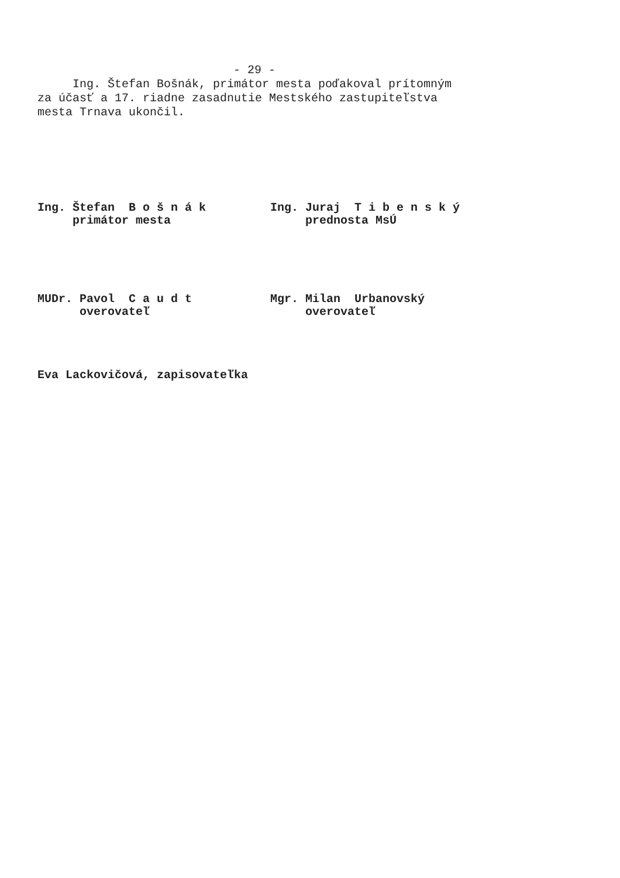- 29 -
     Ing. Štefan Bošnák, primátor mesta poďakoval prítomným
za účasť a 17. riadne zasadnutie Mestského zastupiteľstva
mesta Trnava ukončil.
Ing. Štefan B o š n á k primátor mesta
Ing. Juraj T i b e n s k ý prednosta MsÚ
MUDr. Pavol C a u d t overovateľ
Mgr. Milan Urbanovský overovateľ
Eva Lackovičová, zapisovateľka